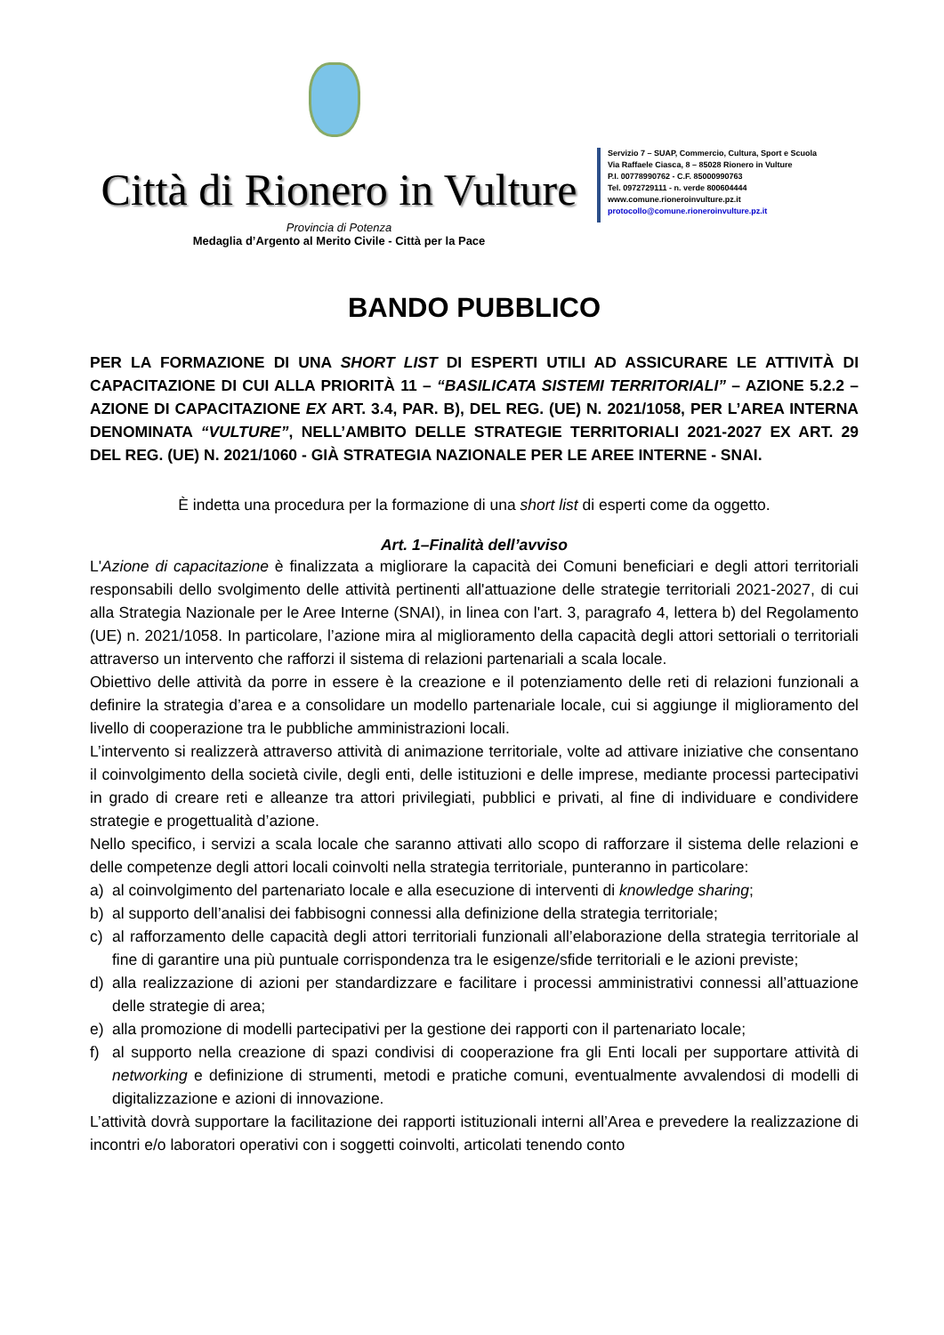Città di Rionero in Vulture
Provincia di Potenza
Medaglia d’Argento al Merito Civile - Città per la Pace
Servizio 7 – SUAP, Commercio, Cultura, Sport e Scuola
Via Raffaele Ciasca, 8 – 85028 Rionero in Vulture
P.I. 00778990762 - C.F. 85000990763
Tel. 0972729111 - n. verde 800604444
www.comune.rioneroinvulture.pz.it
protocollo@comune.rioneroinvulture.pz.it
BANDO PUBBLICO
PER LA FORMAZIONE DI UNA SHORT LIST DI ESPERTI UTILI AD ASSICURARE LE ATTIVITÀ DI CAPACITAZIONE DI CUI ALLA PRIORITÀ 11 – “BASILICATA SISTEMI TERRITORIALI” – AZIONE 5.2.2 – AZIONE DI CAPACITAZIONE EX ART. 3.4, PAR. B), DEL REG. (UE) N. 2021/1058, PER L’AREA INTERNA DENOMINATA “VULTURE”, NELL’AMBITO DELLE STRATEGIE TERRITORIALI 2021-2027 EX ART. 29 DEL REG. (UE) N. 2021/1060 - GIÀ STRATEGIA NAZIONALE PER LE AREE INTERNE - SNAI.
È indetta una procedura per la formazione di una short list di esperti come da oggetto.
Art. 1–Finalità dell’avviso
L'Azione di capacitazione è finalizzata a migliorare la capacità dei Comuni beneficiari e degli attori territoriali responsabili dello svolgimento delle attività pertinenti all'attuazione delle strategie territoriali 2021-2027, di cui alla Strategia Nazionale per le Aree Interne (SNAI), in linea con l'art. 3, paragrafo 4, lettera b) del Regolamento (UE) n. 2021/1058. In particolare, l’azione mira al miglioramento della capacità degli attori settoriali o territoriali attraverso un intervento che rafforzi il sistema di relazioni partenariali a scala locale.
Obiettivo delle attività da porre in essere è la creazione e il potenziamento delle reti di relazioni funzionali a definire la strategia d’area e a consolidare un modello partenariale locale, cui si aggiunge il miglioramento del livello di cooperazione tra le pubbliche amministrazioni locali.
L’intervento si realizzerà attraverso attività di animazione territoriale, volte ad attivare iniziative che consentano il coinvolgimento della società civile, degli enti, delle istituzioni e delle imprese, mediante processi partecipativi in grado di creare reti e alleanze tra attori privilegiati, pubblici e privati, al fine di individuare e condividere strategie e progettualità d’azione.
Nello specifico, i servizi a scala locale che saranno attivati allo scopo di rafforzare il sistema delle relazioni e delle competenze degli attori locali coinvolti nella strategia territoriale, punteranno in particolare:
a) al coinvolgimento del partenariato locale e alla esecuzione di interventi di knowledge sharing;
b) al supporto dell’analisi dei fabbisogni connessi alla definizione della strategia territoriale;
c) al rafforzamento delle capacità degli attori territoriali funzionali all’elaborazione della strategia territoriale al fine di garantire una più puntuale corrispondenza tra le esigenze/sfide territoriali e le azioni previste;
d) alla realizzazione di azioni per standardizzare e facilitare i processi amministrativi connessi all’attuazione delle strategie di area;
e) alla promozione di modelli partecipativi per la gestione dei rapporti con il partenariato locale;
f) al supporto nella creazione di spazi condivisi di cooperazione fra gli Enti locali per supportare attività di networking e definizione di strumenti, metodi e pratiche comuni, eventualmente avvalendosi di modelli di digitalizzazione e azioni di innovazione.
L’attività dovrà supportare la facilitazione dei rapporti istituzionali interni all’Area e prevedere la realizzazione di incontri e/o laboratori operativi con i soggetti coinvolti, articolati tenendo conto